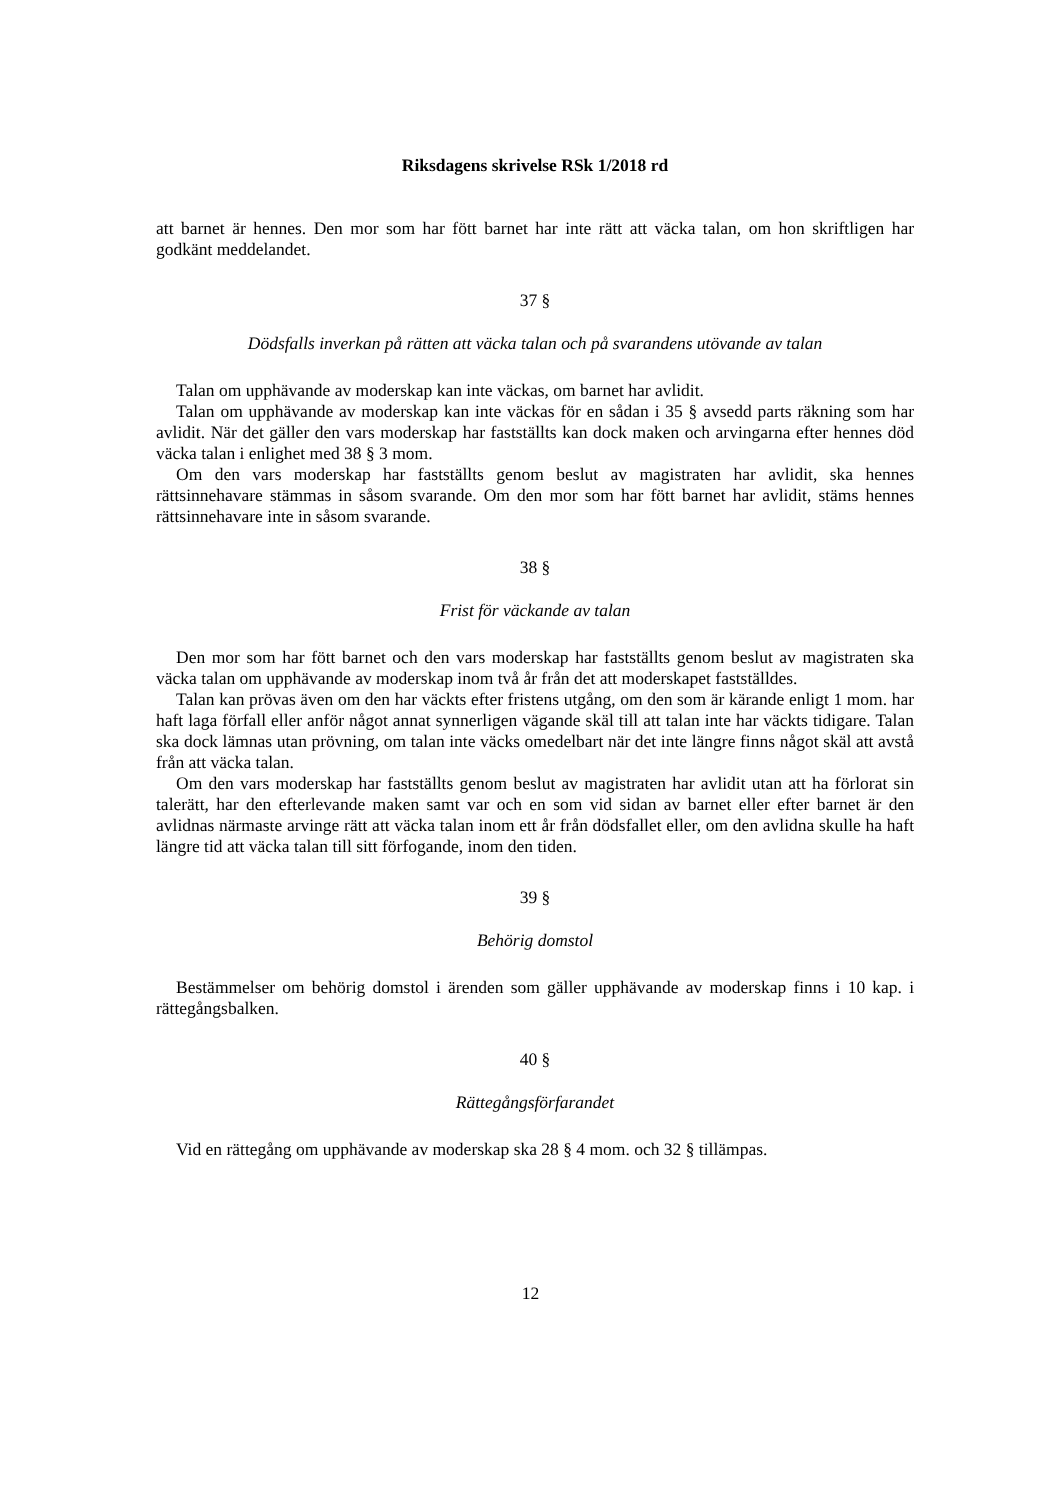Riksdagens skrivelse RSk 1/2018 rd
att barnet är hennes. Den mor som har fött barnet har inte rätt att väcka talan, om hon skriftligen har godkänt meddelandet.
37 §
Dödsfalls inverkan på rätten att väcka talan och på svarandens utövande av talan
Talan om upphävande av moderskap kan inte väckas, om barnet har avlidit.
Talan om upphävande av moderskap kan inte väckas för en sådan i 35 § avsedd parts räkning som har avlidit. När det gäller den vars moderskap har fastställts kan dock maken och arvingarna efter hennes död väcka talan i enlighet med 38 § 3 mom.
Om den vars moderskap har fastställts genom beslut av magistraten har avlidit, ska hennes rättsinnehavare stämmas in såsom svarande. Om den mor som har fött barnet har avlidit, stäms hennes rättsinnehavare inte in såsom svarande.
38 §
Frist för väckande av talan
Den mor som har fött barnet och den vars moderskap har fastställts genom beslut av magistraten ska väcka talan om upphävande av moderskap inom två år från det att moderskapet fastställdes.
Talan kan prövas även om den har väckts efter fristens utgång, om den som är kärande enligt 1 mom. har haft laga förfall eller anför något annat synnerligen vägande skäl till att talan inte har väckts tidigare. Talan ska dock lämnas utan prövning, om talan inte väcks omedelbart när det inte längre finns något skäl att avstå från att väcka talan.
Om den vars moderskap har fastställts genom beslut av magistraten har avlidit utan att ha förlorat sin talerätt, har den efterlevande maken samt var och en som vid sidan av barnet eller efter barnet är den avlidnas närmaste arvinge rätt att väcka talan inom ett år från dödsfallet eller, om den avlidna skulle ha haft längre tid att väcka talan till sitt förfogande, inom den tiden.
39 §
Behörig domstol
Bestämmelser om behörig domstol i ärenden som gäller upphävande av moderskap finns i 10 kap. i rättegångsbalken.
40 §
Rättegångsförfarandet
Vid en rättegång om upphävande av moderskap ska 28 § 4 mom. och 32 § tillämpas.
12